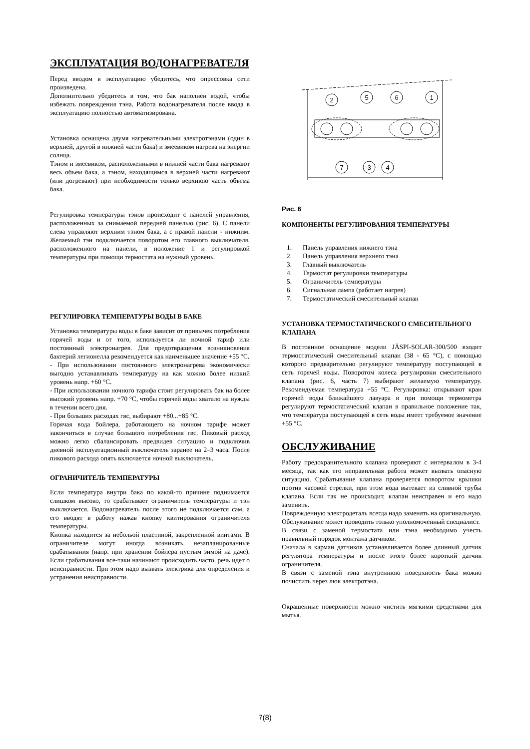ЭКСПЛУАТАЦИЯ ВОДОНАГРЕВАТЕЛЯ
Перед вводом в эксплуатацию убедитесь, что опрессовка сети произведена.
Дополнительно убедитесь в том, что бак наполнен водой, чтобы избежать повреждения тэна. Работа водонагревателя после ввода в эксплуатацию полностью автоматизирована.
Установка оснащена двумя нагревательными электротэнами (один в верхней, другой в нижней части бака) и змеевиком нагрева на энергии солнца.
Тэном и змеевиком, расположенными в нижней части бака нагревают весь объем бака, а тэном, находящимся в верхней части нагревают (или догревают) при необходимости только верхнюю часть объема бака.
Регулировка температуры тэнов происходит с панелей управления, расположенных за снимаемой передней панелью (рис. 6). С панели слева управляют верхним тэном бака, а с правой панели - нижним. Желаемый тэн подключается поворотом его главного выключателя, расположенного на панели, в положение 1 и регулировкой температуры при помощи термостата на нужный уровень.
РЕГУЛИРОВКА ТЕМПЕРАТУРЫ ВОДЫ В БАКЕ
Установка температуры воды в баке зависит от привычек потребления горячей воды и от того, используется ли ночной тариф или постоянный электронагрев. Для предотвращения возникновения бактерий легионелла рекомендуется как наименьшее значение +55 °C.
- При использовании постоянного электронагрева экономически выгодно устанавливать температуру на как можно более низкий уровень напр. +60 °C.
- При использовании ночного тарифа стоит регулировать бак на более высокий уровень напр. +70 °C, чтобы горячей воды хватало на нужды в течении всего дня.
- При больших расходах гвс, выбирают +80...+85 °C.
Горячая вода бойлера, работающего на ночном тарифе может закончиться в случае большого потребления гвс. Пиковый расход можно легко сбалансировать предвидев ситуацию и подключив дневной эксплуатационный выключатель заранее на 2–3 часа. После пикового расхода опять включается ночной выключатель.
ОГРАНИЧИТЕЛЬ ТЕМПЕРАТУРЫ
Если температура внутри бака по какой-то причине поднимается слишком высоко, то срабатывает ограничитель температуры и тэн выключается. Водонагреватель после этого не подключается сам, а его вводят в работу нажав кнопку квитирования ограничителя температуры.
Кнопка находится за небольой пластиной, закрепленной винтами. В ограничителе могут иногда возникать незапланированные срабатывания (напр. при хранении бойлера пустым зимой на даче). Если срабатывания все-таки начинают происходить часто, речь идет о неисправности. При этом надо вызвать электрика для определения и устранения неисправности.
2
5
6
1
7
3
4
Рис. 6
КОМПОНЕНТЫ РЕГУЛИРОВАНИЯ ТЕМПЕРАТУРЫ
1. Панель управления нижнего тэна
2. Панель управления верхнего тэна
3. Главный выключатель
4. Термостат регулировки температуры
5. Ограничитель температуры
6. Сигнальная лампа (работает нагрев)
7. Термостатический смесительный клапан
УСТАНОВКА ТЕРМОСТАТИЧЕСКОГО СМЕСИТЕЛЬНОГО КЛАПАНА
В постоянное оснащение модели JÄSPI-SOLAR-300/500 входит термостатический смесительный клапан (38 - 65 °C), с помощью которого предварительно регулируют температуру поступающей в сеть горячей воды. Поворотом колеса регулировки смесительного клапана (рис. 6, часть 7) выбирают желаемую температуру. Рекомендуемая температура +55 °C. Регулировка: открывают кран горячей воды ближайшего лавуара и при помощи термометра регулируют термостатический клапан в правильное положение так, что температура поступающей в сеть воды имеет требуемое значение +55 °C.
ОБСЛУЖИВАНИЕ
Работу предохранительного клапана проверяют с интервалом в 3-4 месяца, так как его неправильная работа может вызвать опасную ситуацию. Срабатывание клапана проверяется поворотом крышки против часовой стрелки, при этом вода вытекает из сливной трубы клапана. Если так не происходит, клапан неисправен и его надо заменить.
Поврежденную электродеталь всегда надо заменять на оригинальную. Обслуживание может проводить только уполномоченный специалист.
В связи с заменой термостата или тэна необходимо учесть правильный порядок монтажа датчиков:
Сначала в карман датчиков устанавливается более длинный датчик регулятора температуры и после этого более короткий датчик ограничителя.
В связи с заменой тэна внутреннюю поверхность бака можно почистить через люк электротэна.
Окрашенные поверхности можно чистить мягкими средствами для мытья.
7(8)